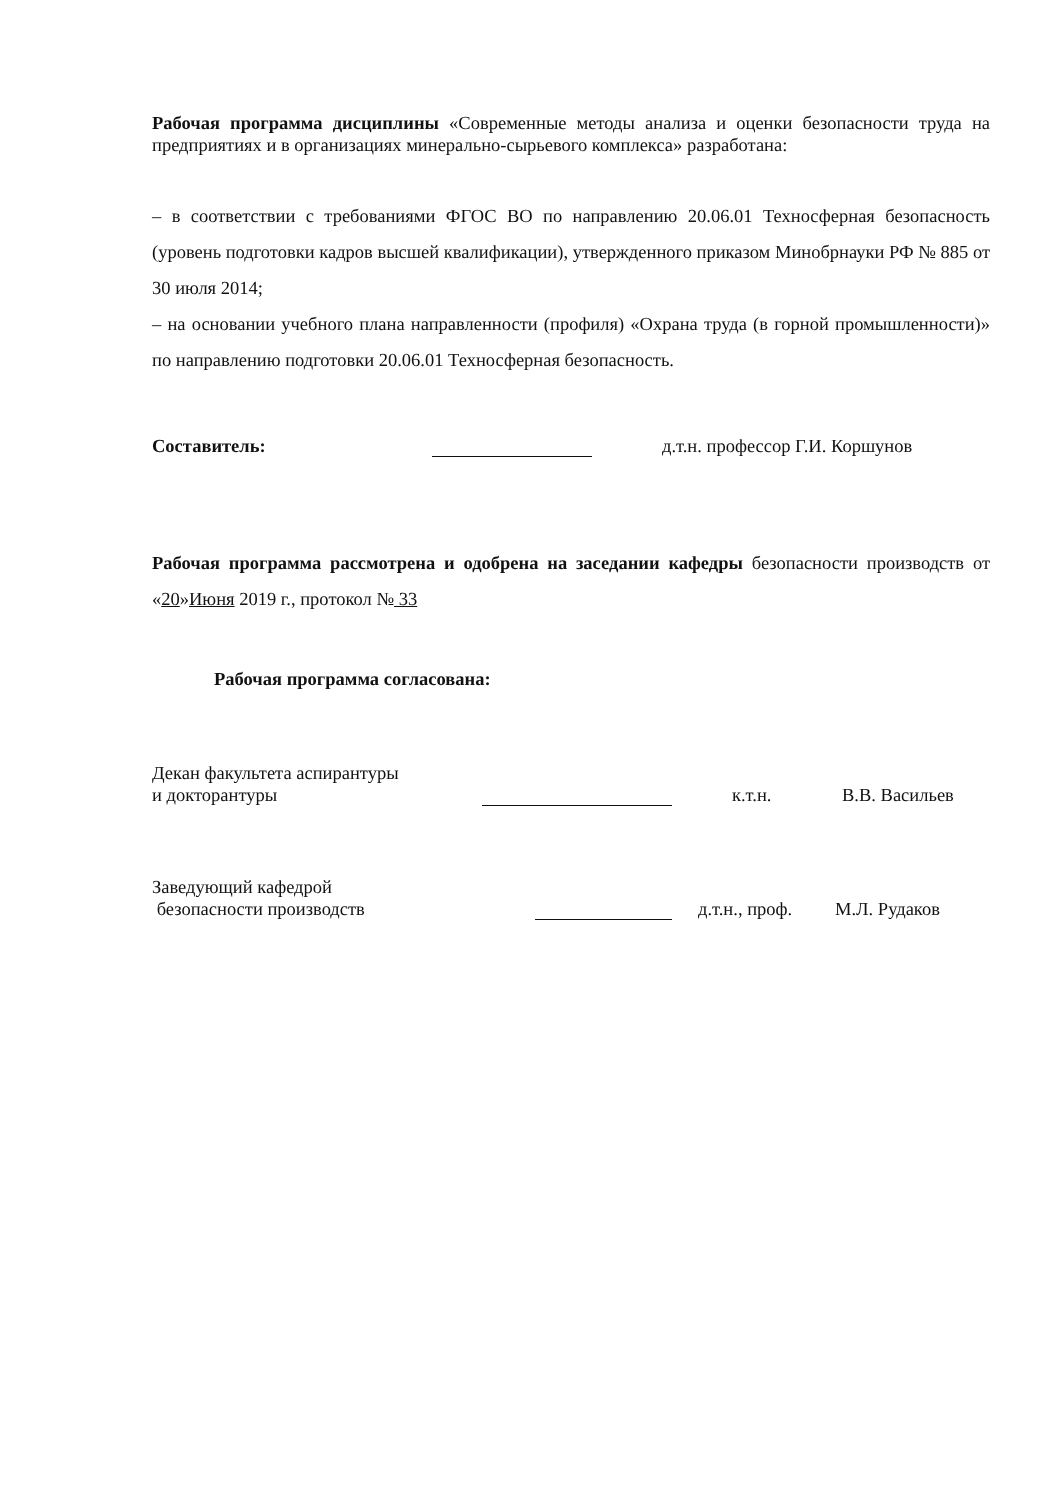Рабочая программа дисциплины «Современные методы анализа и оценки безопасности труда на предприятиях и в организациях минерально-сырьевого комплекса» разработана:
– в соответствии с требованиями ФГОС ВО по направлению 20.06.01 Техносферная безопасность (уровень подготовки кадров высшей квалификации), утвержденного приказом Минобрнауки РФ № 885 от 30 июля 2014;
– на основании учебного плана направленности (профиля) «Охрана труда (в горной промышленности)» по направлению подготовки 20.06.01 Техносферная безопасность.
Составитель: д.т.н. профессор Г.И. Коршунов
Рабочая программа рассмотрена и одобрена на заседании кафедры безопасности производств от «20»Июня 2019 г., протокол № 33
Рабочая программа согласована:
Декан факультета аспирантуры
и докторантуры к.т.н. В.В. Васильев
Заведующий кафедрой
безопасности производств д.т.н., проф. М.Л. Рудаков